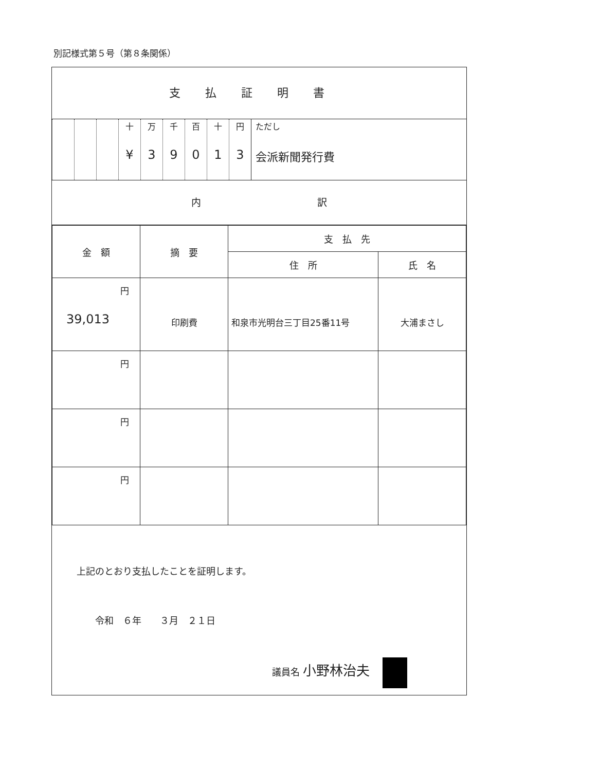別記様式第５号（第８条関係）
支払証明書
| | | | 十 ¥ | 万 3 | 千 9 | 百 0 | 十 1 | 円 3 | ただし 会派新聞発行費 |
内 訳
| 金 額 | 摘 要 | 支 払 先 | |
| --- | --- | --- | --- |
| | | 住 所 | 氏 名 |
| 円 39,013 | 印刷費 | 和泉市光明台三丁目25番11号 | 大浦まさし |
| 円 | | | |
| 円 | | | |
| 円 | | | |
上記のとおり支払したことを証明します。
令和　６年　　３月　２１日
議員名 小野林治夫